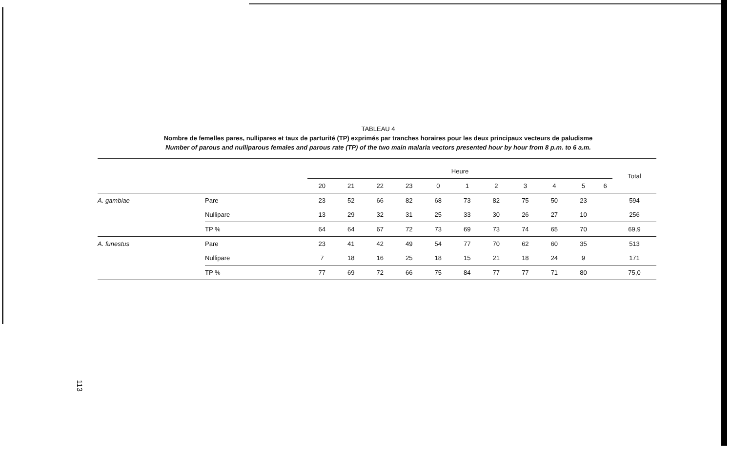TABLEAU 4
Nombre de femelles pares, nullipares et taux de parturité (TP) exprimés par tranches horaires pour les deux principaux vecteurs de paludisme
Number of parous and nulliparous females and parous rate (TP) of the two main malaria vectors presented hour by hour from 8 p.m. to 6 a.m.
| | | Heure | | | | | | | | | | | Total |
| --- | --- | --- | --- | --- | --- | --- | --- | --- | --- | --- | --- | --- | --- |
| | | 20 | 21 | 22 | 23 | 0 | 1 | 2 | 3 | 4 | 5 | 6 | |
| A. gambiae | Pare | 23 | 52 | 66 | 82 | 68 | 73 | 82 | 75 | 50 | 23 | | 594 |
| | Nullipare | 13 | 29 | 32 | 31 | 25 | 33 | 30 | 26 | 27 | 10 | | 256 |
| | TP % | 64 | 64 | 67 | 72 | 73 | 69 | 73 | 74 | 65 | 70 | | 69,9 |
| A. funestus | Pare | 23 | 41 | 42 | 49 | 54 | 77 | 70 | 62 | 60 | 35 | | 513 |
| | Nullipare | 7 | 18 | 16 | 25 | 18 | 15 | 21 | 18 | 24 | 9 | | 171 |
| | TP % | 77 | 69 | 72 | 66 | 75 | 84 | 77 | 77 | 71 | 80 | | 75,0 |
113